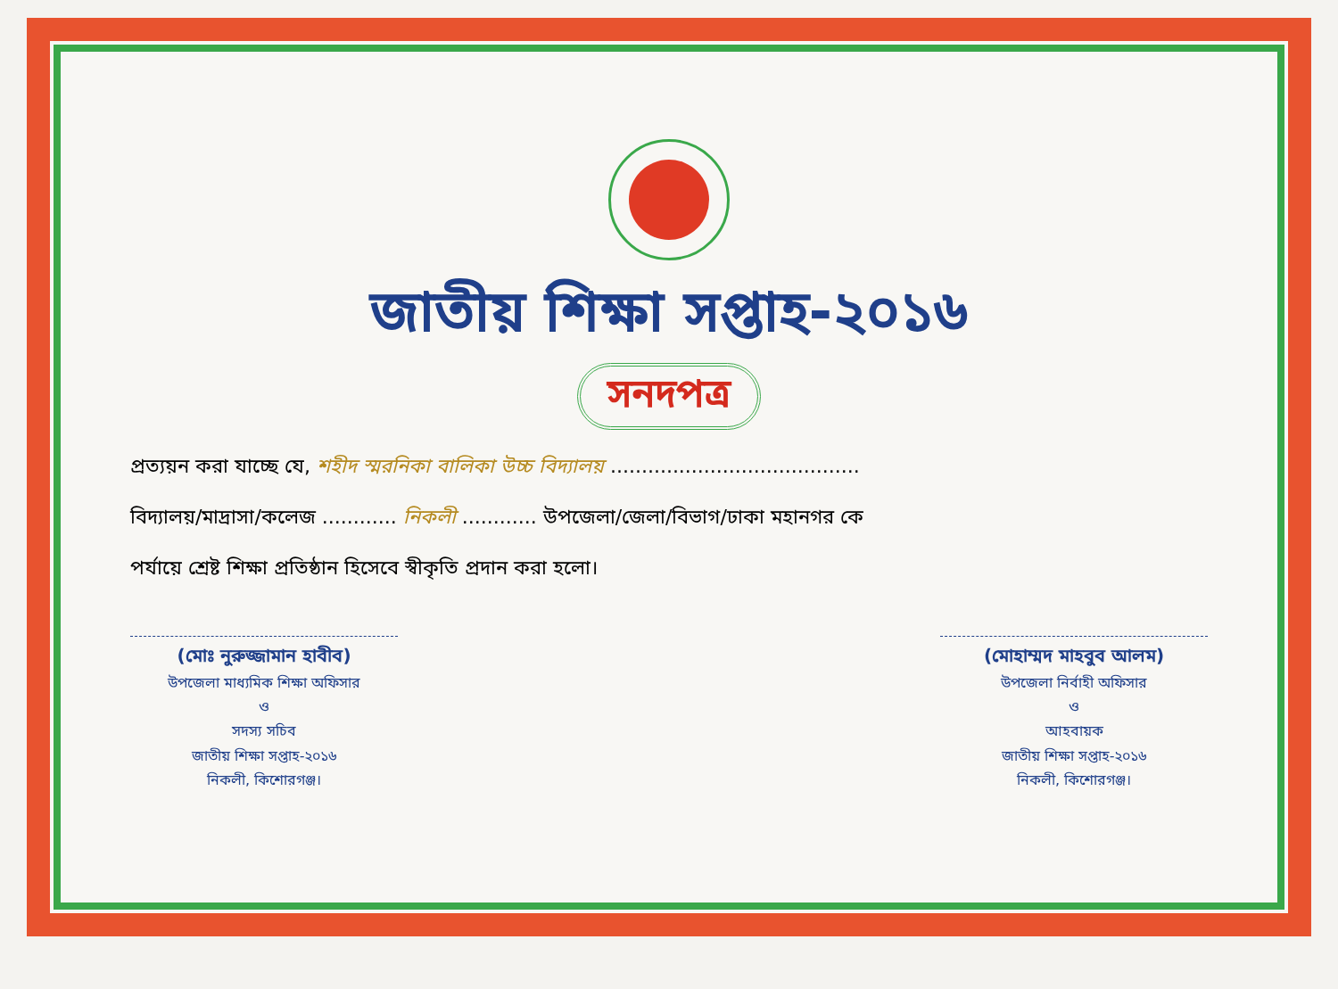জাতীয় শিক্ষা সপ্তাহ-২০১৬
সনদপত্র
প্রত্যয়ন করা যাচ্ছে যে, শহীদ স্মরনিকা বালিকা উচ্চ বিদ্যালয় ........................................
বিদ্যালয়/মাদ্রাসা/কলেজ ............ নিকলী ............ উপজেলা/জেলা/বিভাগ/ঢাকা মহানগর কে
পর্যায়ে শ্রেষ্ট শিক্ষা প্রতিষ্ঠান হিসেবে স্বীকৃতি প্রদান করা হলো।
(মোঃ নুরুজ্জামান হাবীব)
উপজেলা মাধ্যমিক শিক্ষা অফিসার
ও
সদস্য সচিব
জাতীয় শিক্ষা সপ্তাহ-২০১৬
নিকলী, কিশোরগঞ্জ।
(মোহাম্মদ মাহবুব আলম)
উপজেলা নির্বাহী অফিসার
ও
আহবায়ক
জাতীয় শিক্ষা সপ্তাহ-২০১৬
নিকলী, কিশোরগঞ্জ।